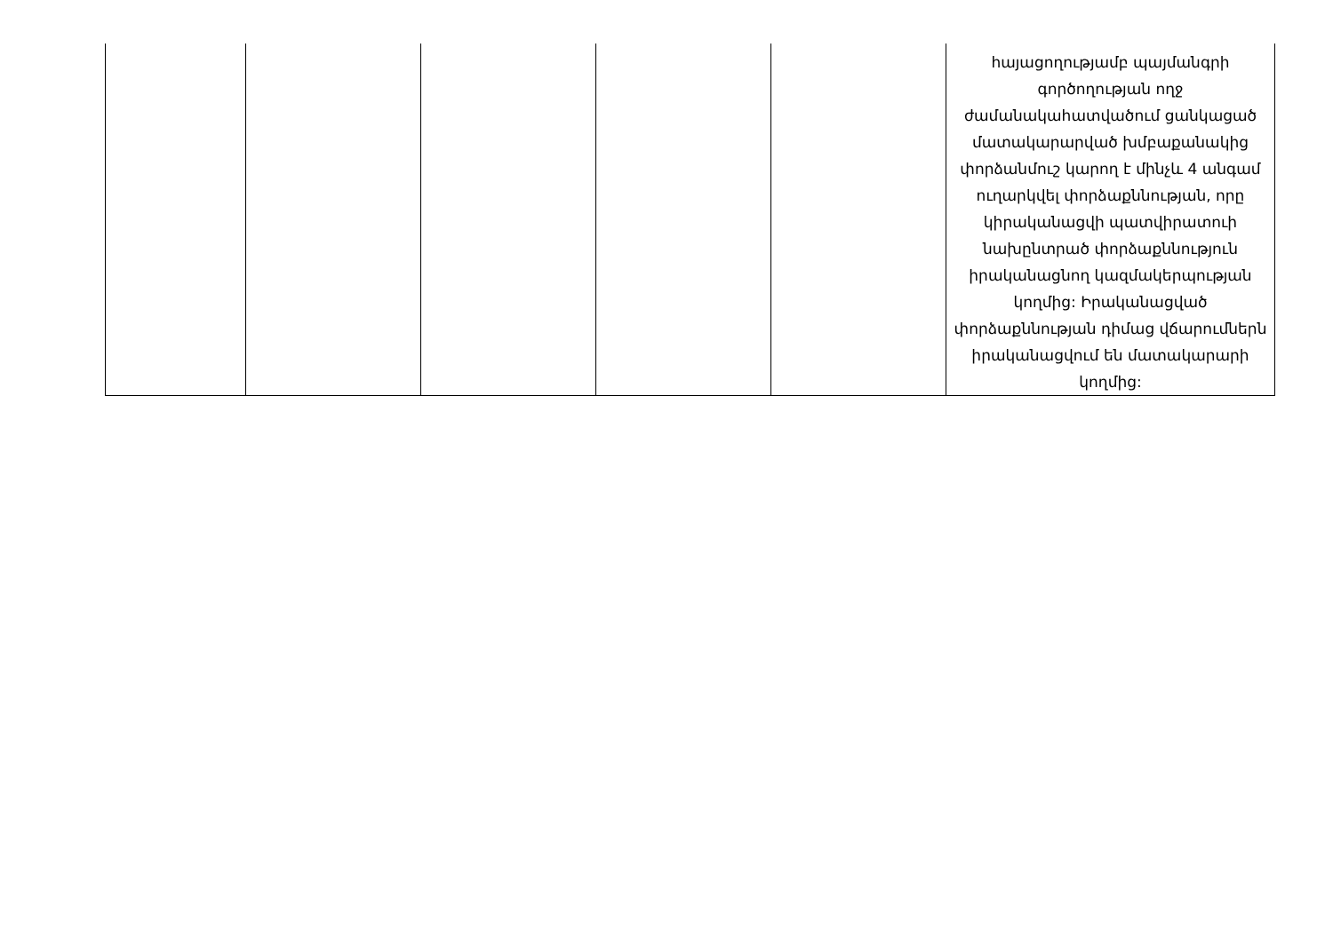| | | | | | հայացողությամբ պայմանգրի գործողության ողջ ժամանակահատվածում ցանկացած մատակարարված խմբաքանակից փորձանմուշ կարող է մինչև 4 անգամ ուղարկվել փորձաքննության, որը կիրականացվի պատվիրատուի նախընտրած փորձաքննություն իրականացնող կազմակերպության կողմից: Իրականացված փորձաքննության դիմաց վճարումներն իրականացվում են մատակարարի կողմից: |